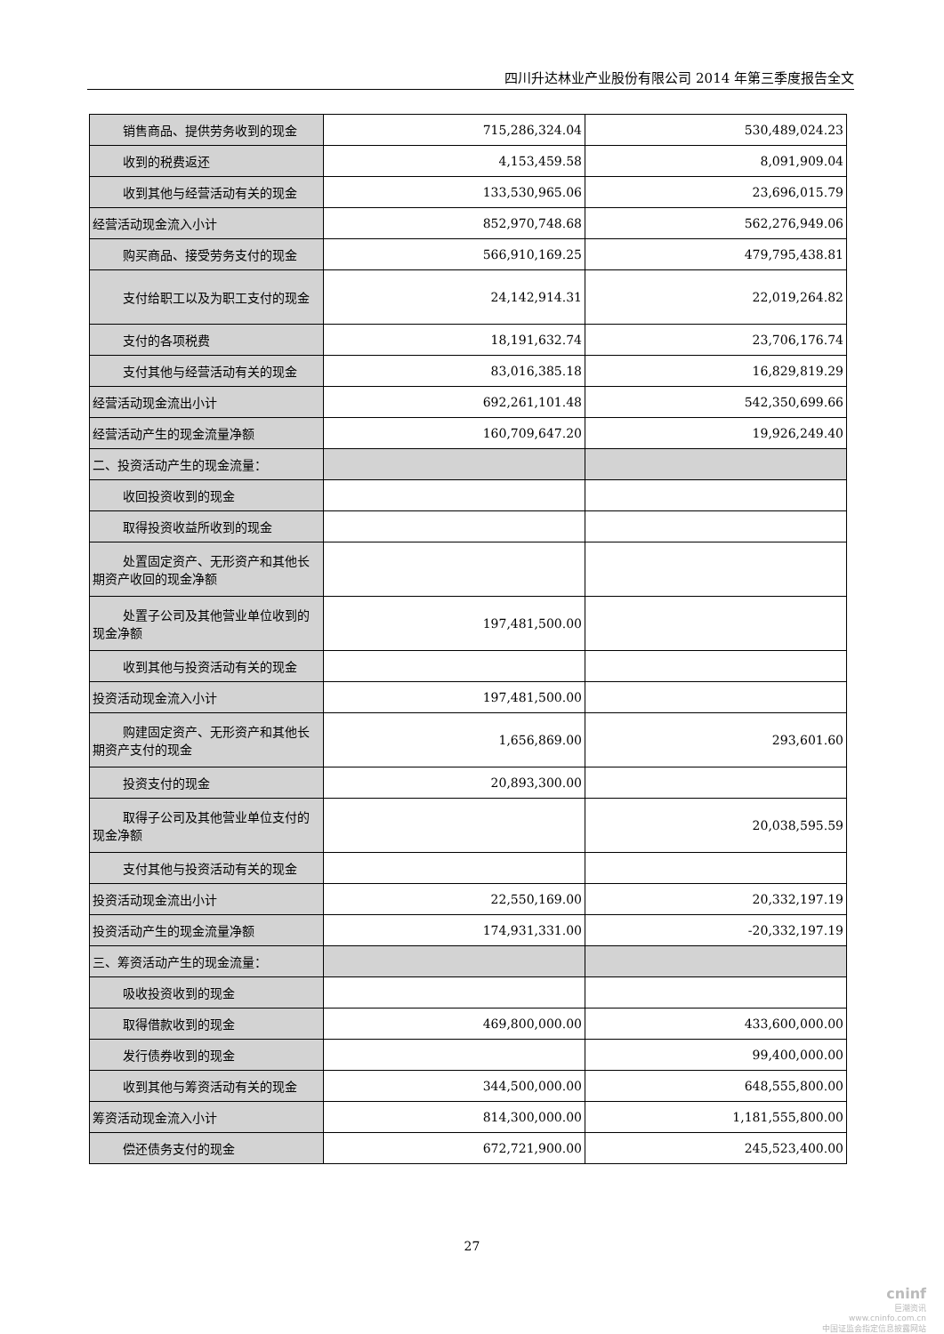四川升达林业产业股份有限公司 2014 年第三季度报告全文
| 销售商品、提供劳务收到的现金 | 715,286,324.04 | 530,489,024.23 |
| 收到的税费返还 | 4,153,459.58 | 8,091,909.04 |
| 收到其他与经营活动有关的现金 | 133,530,965.06 | 23,696,015.79 |
| 经营活动现金流入小计 | 852,970,748.68 | 562,276,949.06 |
| 购买商品、接受劳务支付的现金 | 566,910,169.25 | 479,795,438.81 |
| 支付给职工以及为职工支付的现 金 | 24,142,914.31 | 22,019,264.82 |
| 支付的各项税费 | 18,191,632.74 | 23,706,176.74 |
| 支付其他与经营活动有关的现金 | 83,016,385.18 | 16,829,819.29 |
| 经营活动现金流出小计 | 692,261,101.48 | 542,350,699.66 |
| 经营活动产生的现金流量净额 | 160,709,647.20 | 19,926,249.40 |
| 二、投资活动产生的现金流量： | | |
| 收回投资收到的现金 | | |
| 取得投资收益所收到的现金 | | |
| 处置固定资产、无形资产和其他 长期资产收回的现金净额 | | |
| 处置子公司及其他营业单位收到 的现金净额 | 197,481,500.00 | |
| 收到其他与投资活动有关的现金 | | |
| 投资活动现金流入小计 | 197,481,500.00 | |
| 购建固定资产、无形资产和其他 长期资产支付的现金 | 1,656,869.00 | 293,601.60 |
| 投资支付的现金 | 20,893,300.00 | |
| 取得子公司及其他营业单位支付 的现金净额 | | 20,038,595.59 |
| 支付其他与投资活动有关的现金 | | |
| 投资活动现金流出小计 | 22,550,169.00 | 20,332,197.19 |
| 投资活动产生的现金流量净额 | 174,931,331.00 | -20,332,197.19 |
| 三、筹资活动产生的现金流量： | | |
| 吸收投资收到的现金 | | |
| 取得借款收到的现金 | 469,800,000.00 | 433,600,000.00 |
| 发行债券收到的现金 | | 99,400,000.00 |
| 收到其他与筹资活动有关的现金 | 344,500,000.00 | 648,555,800.00 |
| 筹资活动现金流入小计 | 814,300,000.00 | 1,181,555,800.00 |
| 偿还债务支付的现金 | 672,721,900.00 | 245,523,400.00 |
27
cninf
巨潮资讯
www.cninfo.com.cn
中国证监会指定信息披露网站